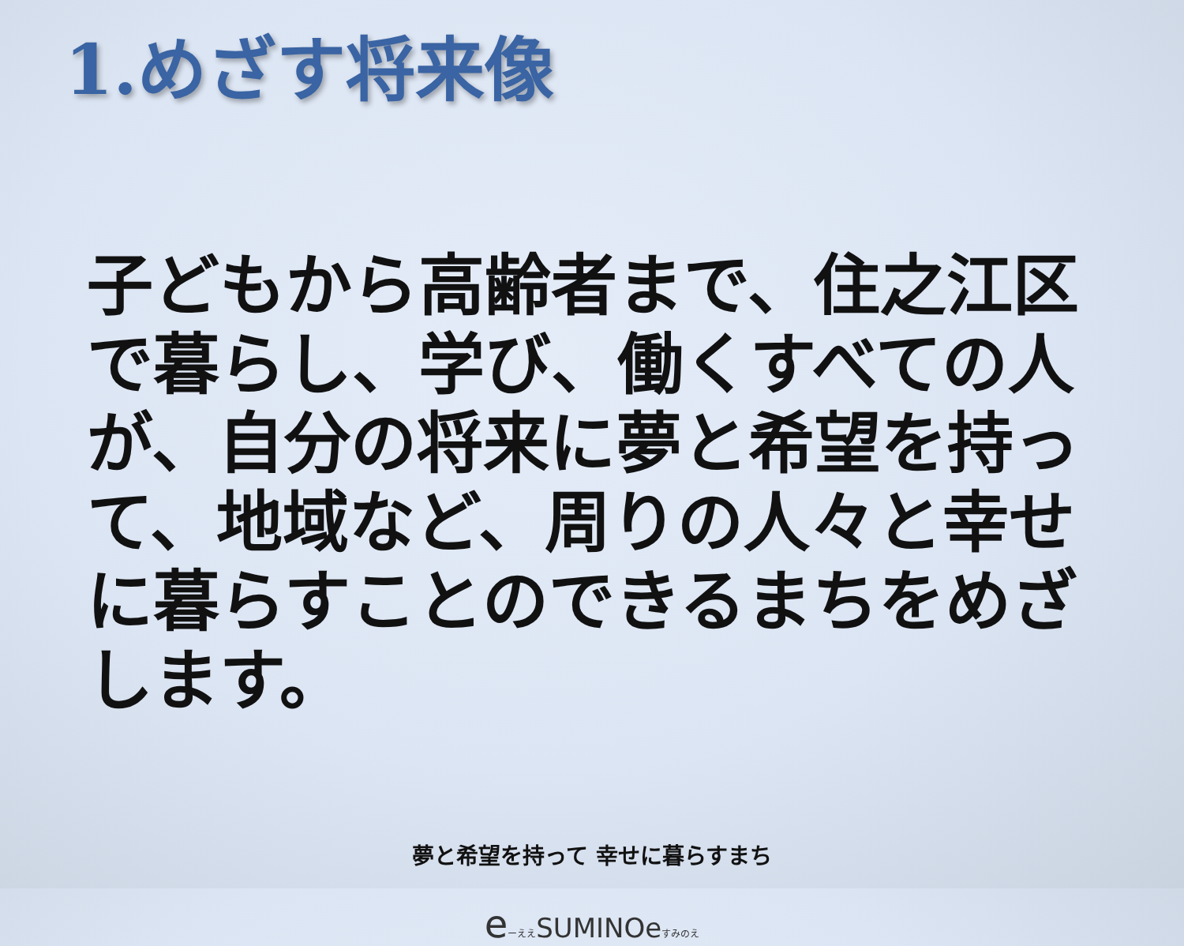1.めざす将来像
子どもから高齢者まで、住之江区で暮らし、学び、働くすべての人が、自分の将来に夢と希望を持って、地域など、周りの人々と幸せに暮らすことのできるまちをめざします。
夢と希望を持って 幸せに暮らすまち
eーええSUMINOeすみのえ